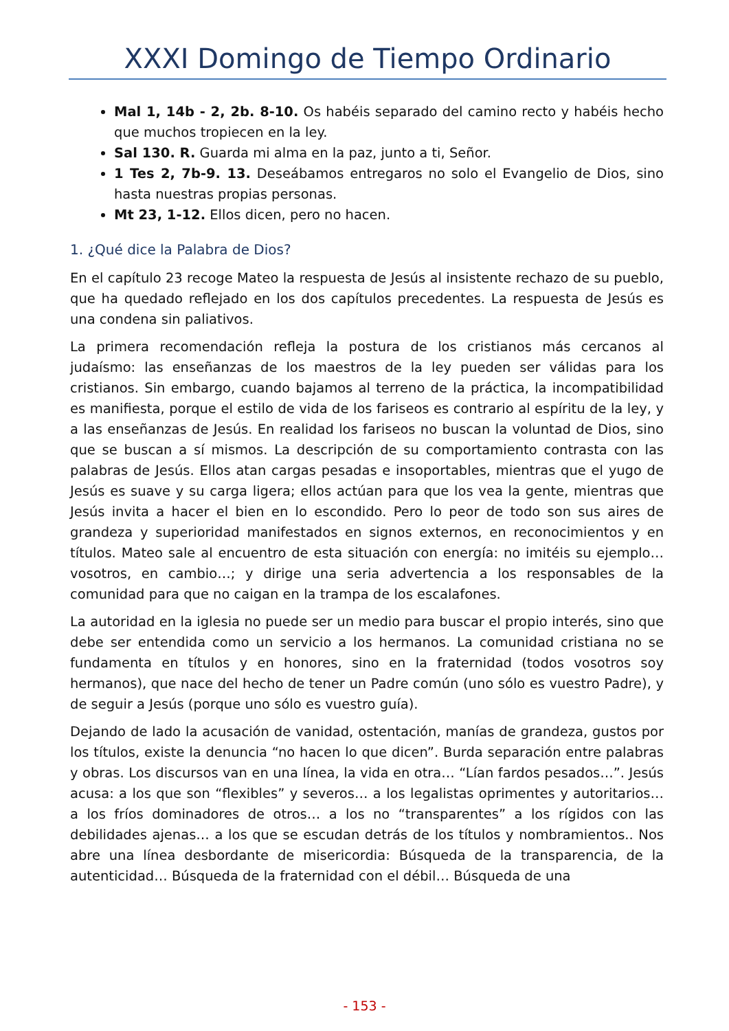XXXI Domingo de Tiempo Ordinario
Mal 1, 14b - 2, 2b. 8-10. Os habéis separado del camino recto y habéis hecho que muchos tropiecen en la ley.
Sal 130. R. Guarda mi alma en la paz, junto a ti, Señor.
1 Tes 2, 7b-9. 13. Deseábamos entregaros no solo el Evangelio de Dios, sino hasta nuestras propias personas.
Mt 23, 1-12. Ellos dicen, pero no hacen.
1. ¿Qué dice la Palabra de Dios?
En el capítulo 23 recoge Mateo la respuesta de Jesús al insistente rechazo de su pueblo, que ha quedado reflejado en los dos capítulos precedentes. La respuesta de Jesús es una condena sin paliativos.
La primera recomendación refleja la postura de los cristianos más cercanos al judaísmo: las enseñanzas de los maestros de la ley pueden ser válidas para los cristianos. Sin embargo, cuando bajamos al terreno de la práctica, la incompatibilidad es manifiesta, porque el estilo de vida de los fariseos es contrario al espíritu de la ley, y a las enseñanzas de Jesús. En realidad los fariseos no buscan la voluntad de Dios, sino que se buscan a sí mismos. La descripción de su comportamiento contrasta con las palabras de Jesús. Ellos atan cargas pesadas e insoportables, mientras que el yugo de Jesús es suave y su carga ligera; ellos actúan para que los vea la gente, mientras que Jesús invita a hacer el bien en lo escondido. Pero lo peor de todo son sus aires de grandeza y superioridad manifestados en signos externos, en reconocimientos y en títulos. Mateo sale al encuentro de esta situación con energía: no imitéis su ejemplo… vosotros, en cambio…; y dirige una seria advertencia a los responsables de la comunidad para que no caigan en la trampa de los escalafones.
La autoridad en la iglesia no puede ser un medio para buscar el propio interés, sino que debe ser entendida como un servicio a los hermanos. La comunidad cristiana no se fundamenta en títulos y en honores, sino en la fraternidad (todos vosotros soy hermanos), que nace del hecho de tener un Padre común (uno sólo es vuestro Padre), y de seguir a Jesús (porque uno sólo es vuestro guía).
Dejando de lado la acusación de vanidad, ostentación, manías de grandeza, gustos por los títulos, existe la denuncia “no hacen lo que dicen”. Burda separación entre palabras y obras. Los discursos van en una línea, la vida en otra… “Lían fardos pesados…”. Jesús acusa: a los que son “flexibles” y severos… a los legalistas oprimentes y autoritarios… a los fríos dominadores de otros… a los no “transparentes” a los rígidos con las debilidades ajenas… a los que se escudan detrás de los títulos y nombramientos.. Nos abre una línea desbordante de misericordia: Búsqueda de la transparencia, de la autenticidad… Búsqueda de la fraternidad con el débil… Búsqueda de una
- 153 -